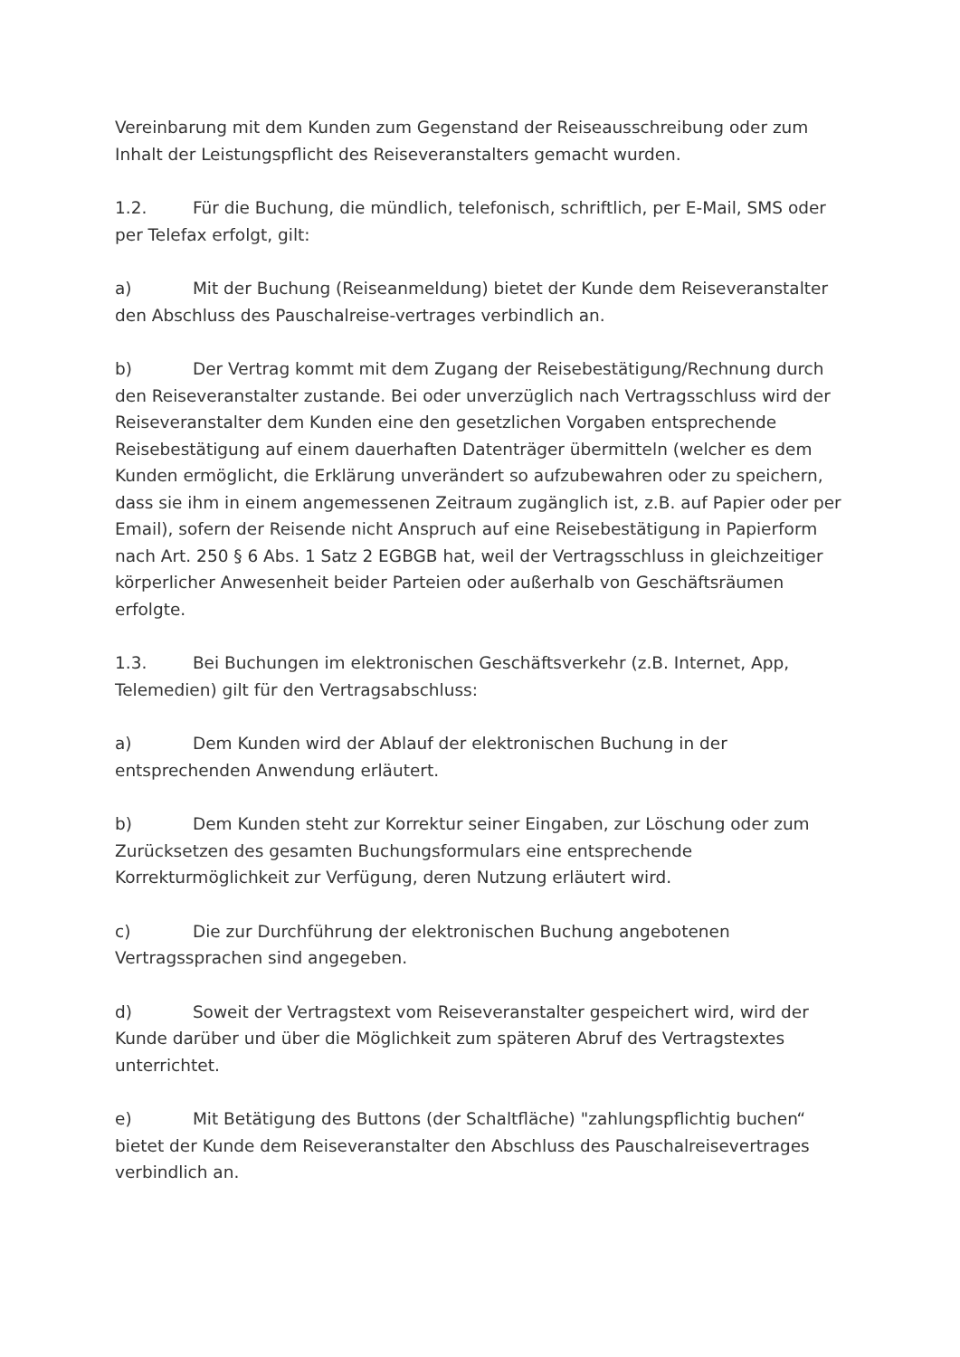Vereinbarung mit dem Kunden zum Gegenstand der Reiseausschreibung oder zum Inhalt der Leistungspflicht des Reiseveranstalters gemacht wurden.
1.2. Für die Buchung, die mündlich, telefonisch, schriftlich, per E-Mail, SMS oder per Telefax erfolgt, gilt:
a) Mit der Buchung (Reiseanmeldung) bietet der Kunde dem Reiseveranstalter den Abschluss des Pauschalreise-vertrages verbindlich an.
b) Der Vertrag kommt mit dem Zugang der Reisebestätigung/Rechnung durch den Reiseveranstalter zustande. Bei oder unverzüglich nach Vertragsschluss wird der Reiseveranstalter dem Kunden eine den gesetzlichen Vorgaben entsprechende Reisebestätigung auf einem dauerhaften Datenträger übermitteln (welcher es dem Kunden ermöglicht, die Erklärung unverändert so aufzubewahren oder zu speichern, dass sie ihm in einem angemessenen Zeitraum zugänglich ist, z.B. auf Papier oder per Email), sofern der Reisende nicht Anspruch auf eine Reisebestätigung in Papierform nach Art. 250 § 6 Abs. 1 Satz 2 EGBGB hat, weil der Vertragsschluss in gleichzeitiger körperlicher Anwesenheit beider Parteien oder außerhalb von Geschäftsräumen erfolgte.
1.3. Bei Buchungen im elektronischen Geschäftsverkehr (z.B. Internet, App, Telemedien) gilt für den Vertragsabschluss:
a) Dem Kunden wird der Ablauf der elektronischen Buchung in der entsprechenden Anwendung erläutert.
b) Dem Kunden steht zur Korrektur seiner Eingaben, zur Löschung oder zum Zurücksetzen des gesamten Buchungsformulars eine entsprechende Korrekturmöglichkeit zur Verfügung, deren Nutzung erläutert wird.
c) Die zur Durchführung der elektronischen Buchung angebotenen Vertragssprachen sind angegeben.
d) Soweit der Vertragstext vom Reiseveranstalter gespeichert wird, wird der Kunde darüber und über die Möglichkeit zum späteren Abruf des Vertragstextes unterrichtet.
e) Mit Betätigung des Buttons (der Schaltfläche) "zahlungspflichtig buchen“ bietet der Kunde dem Reiseveranstalter den Abschluss des Pauschalreisevertrages verbindlich an.